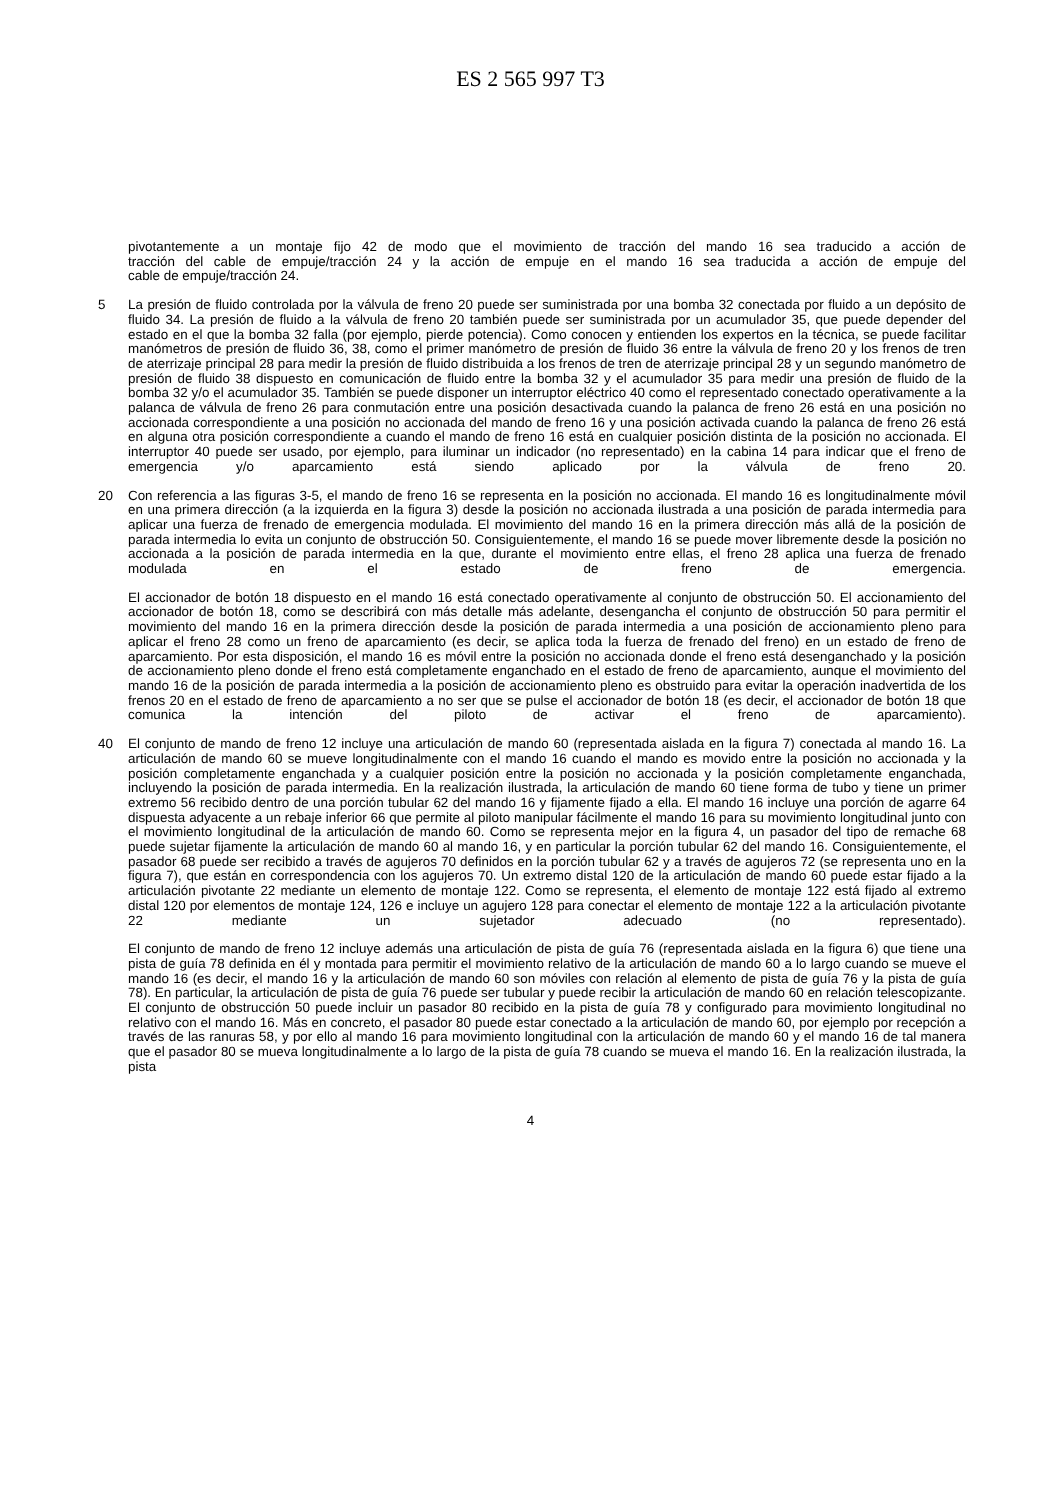ES 2 565 997 T3
pivotantemente a un montaje fijo 42 de modo que el movimiento de tracción del mando 16 sea traducido a acción de
tracción del cable de empuje/tracción 24 y la acción de empuje en el mando 16 sea traducida a acción de empuje del
cable de empuje/tracción 24.
5 La presión de fluido controlada por la válvula de freno 20 puede ser suministrada por una bomba 32 conectada por fluido a un depósito de fluido 34. La presión de fluido a la válvula de freno 20 también puede ser suministrada por un acumulador 35, que puede depender del estado en el que la bomba 32 falla (por ejemplo, pierde potencia). Como conocen y entienden los expertos en la técnica, se puede facilitar manómetros de presión de fluido 36, 38, como el primer manómetro de presión de fluido 36 entre la válvula de freno 20 y los frenos de tren de aterrizaje principal 28 para medir la presión de fluido distribuida a los frenos de tren de aterrizaje principal 28 y un segundo manómetro de presión de fluido 38 dispuesto en comunicación de fluido entre la bomba 32 y el acumulador 35 para medir una presión de fluido de la bomba 32 y/o el acumulador 35. También se puede disponer un interruptor eléctrico 40 como el representado conectado operativamente a la palanca de válvula de freno 26 para conmutación entre una posición desactivada cuando la palanca de freno 26 está en una posición no accionada correspondiente a una posición no accionada del mando de freno 16 y una posición activada cuando la palanca de freno 26 está en alguna otra posición correspondiente a cuando el mando de freno 16 está en cualquier posición distinta de la posición no accionada. El interruptor 40 puede ser usado, por ejemplo, para iluminar un indicador (no representado) en la cabina 14 para indicar que el freno de emergencia y/o aparcamiento está siendo aplicado por la válvula de freno 20.
20 Con referencia a las figuras 3-5, el mando de freno 16 se representa en la posición no accionada. El mando 16 es longitudinalmente móvil en una primera dirección (a la izquierda en la figura 3) desde la posición no accionada ilustrada a una posición de parada intermedia para aplicar una fuerza de frenado de emergencia modulada. El movimiento del mando 16 en la primera dirección más allá de la posición de parada intermedia lo evita un conjunto de obstrucción 50. Consiguientemente, el mando 16 se puede mover libremente desde la posición no accionada a la posición de parada intermedia en la que, durante el movimiento entre ellas, el freno 28 aplica una fuerza de frenado modulada en el estado de freno de emergencia.
El accionador de botón 18 dispuesto en el mando 16 está conectado operativamente al conjunto de obstrucción 50. El accionamiento del accionador de botón 18, como se describirá con más detalle más adelante, desengancha el conjunto de obstrucción 50 para permitir el movimiento del mando 16 en la primera dirección desde la posición de parada intermedia a una posición de accionamiento pleno para aplicar el freno 28 como un freno de aparcamiento (es decir, se aplica toda la fuerza de frenado del freno) en un estado de freno de aparcamiento. Por esta disposición, el mando 16 es móvil entre la posición no accionada donde el freno está desenganchado y la posición de accionamiento pleno donde el freno está completamente enganchado en el estado de freno de aparcamiento, aunque el movimiento del mando 16 de la posición de parada intermedia a la posición de accionamiento pleno es obstruido para evitar la operación inadvertida de los frenos 20 en el estado de freno de aparcamiento a no ser que se pulse el accionador de botón 18 (es decir, el accionador de botón 18 que comunica la intención del piloto de activar el freno de aparcamiento).
40 El conjunto de mando de freno 12 incluye una articulación de mando 60 (representada aislada en la figura 7) conectada al mando 16. La articulación de mando 60 se mueve longitudinalmente con el mando 16 cuando el mando es movido entre la posición no accionada y la posición completamente enganchada y a cualquier posición entre la posición no accionada y la posición completamente enganchada, incluyendo la posición de parada intermedia. En la realización ilustrada, la articulación de mando 60 tiene forma de tubo y tiene un primer extremo 56 recibido dentro de una porción tubular 62 del mando 16 y fijamente fijado a ella. El mando 16 incluye una porción de agarre 64 dispuesta adyacente a un rebaje inferior 66 que permite al piloto manipular fácilmente el mando 16 para su movimiento longitudinal junto con el movimiento longitudinal de la articulación de mando 60. Como se representa mejor en la figura 4, un pasador del tipo de remache 68 puede sujetar fijamente la articulación de mando 60 al mando 16, y en particular la porción tubular 62 del mando 16. Consiguientemente, el pasador 68 puede ser recibido a través de agujeros 70 definidos en la porción tubular 62 y a través de agujeros 72 (se representa uno en la figura 7), que están en correspondencia con los agujeros 70. Un extremo distal 120 de la articulación de mando 60 puede estar fijado a la articulación pivotante 22 mediante un elemento de montaje 122. Como se representa, el elemento de montaje 122 está fijado al extremo distal 120 por elementos de montaje 124, 126 e incluye un agujero 128 para conectar el elemento de montaje 122 a la articulación pivotante 22 mediante un sujetador adecuado (no representado).
El conjunto de mando de freno 12 incluye además una articulación de pista de guía 76 (representada aislada en la figura 6) que tiene una pista de guía 78 definida en él y montada para permitir el movimiento relativo de la articulación de mando 60 a lo largo cuando se mueve el mando 16 (es decir, el mando 16 y la articulación de mando 60 son móviles con relación al elemento de pista de guía 76 y la pista de guía 78). En particular, la articulación de pista de guía 76 puede ser tubular y puede recibir la articulación de mando 60 en relación telescopizante. El conjunto de obstrucción 50 puede incluir un pasador 80 recibido en la pista de guía 78 y configurado para movimiento longitudinal no relativo con el mando 16. Más en concreto, el pasador 80 puede estar conectado a la articulación de mando 60, por ejemplo por recepción a través de las ranuras 58, y por ello al mando 16 para movimiento longitudinal con la articulación de mando 60 y el mando 16 de tal manera que el pasador 80 se mueva longitudinalmente a lo largo de la pista de guía 78 cuando se mueva el mando 16. En la realización ilustrada, la pista
4